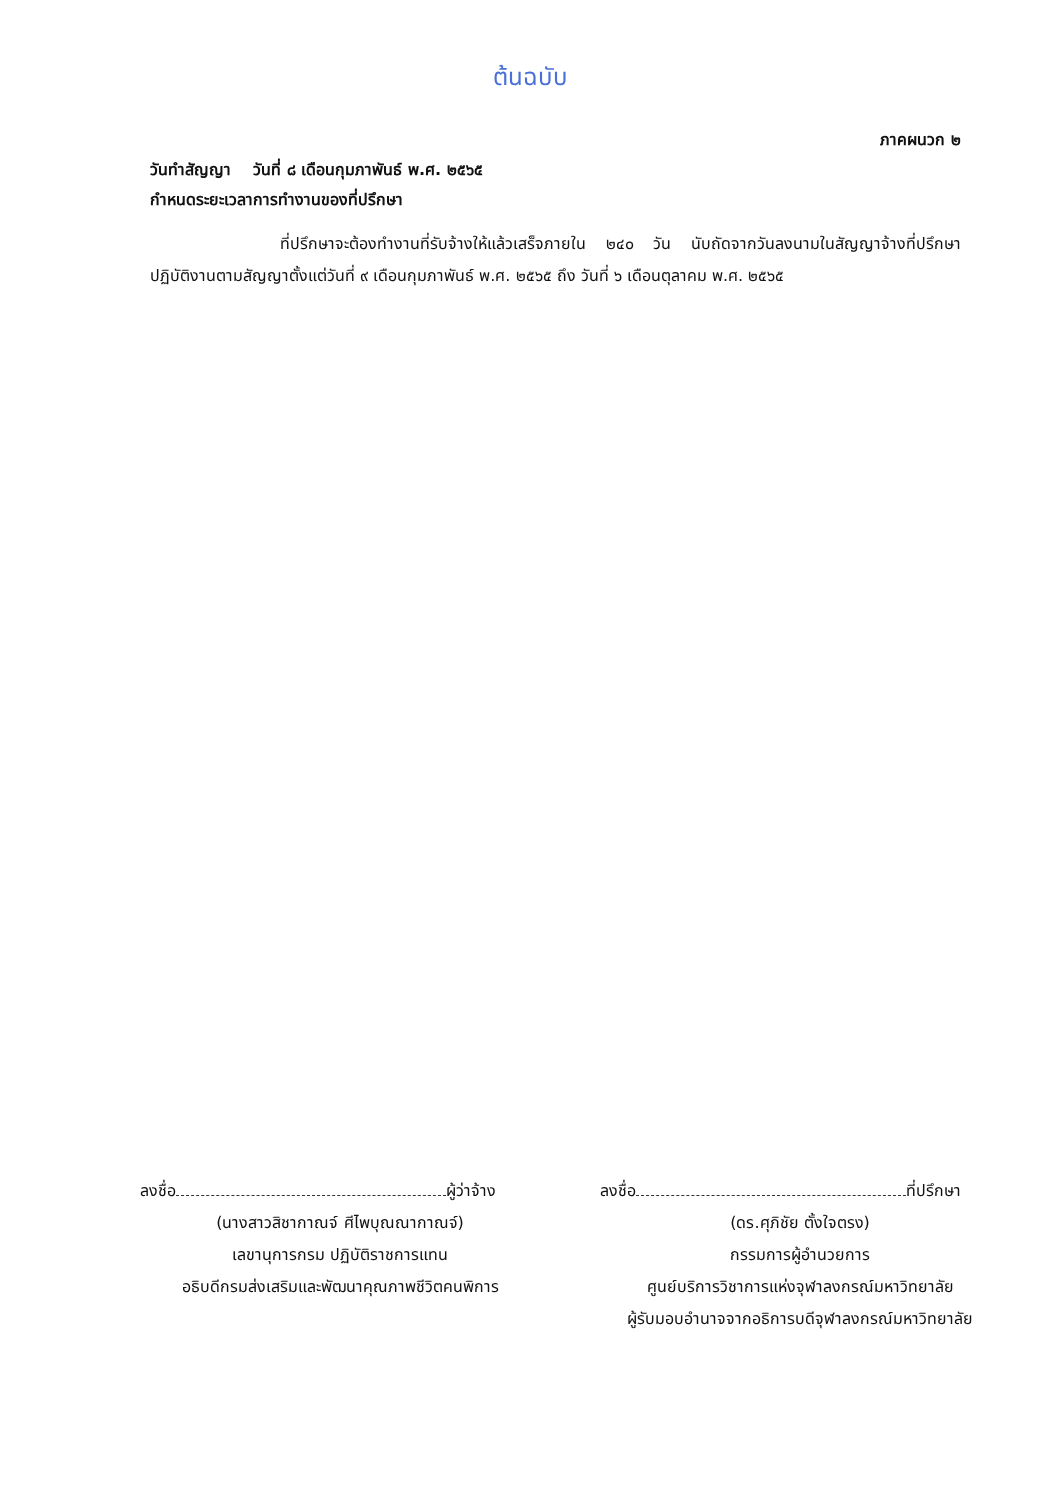ต้นฉบับ
ภาคผนวก ๒
วันทำสัญญา วันที่ ๘ เดือนกุมภาพันธ์ พ.ศ. ๒๕๖๕
กำหนดระยะเวลาการทำงานของที่ปรึกษา
ที่ปรึกษาจะต้องทำงานที่รับจ้างให้แล้วเสร็จภายใน ๒๔๐ วัน นับถัดจากวันลงนามในสัญญาจ้างที่ปรึกษา ปฏิบัติงานตามสัญญาตั้งแต่วันที่ ๙ เดือนกุมภาพันธ์ พ.ศ. ๒๕๖๕ ถึง วันที่ ๖ เดือนตุลาคม พ.ศ. ๒๕๖๕
ลงชื่อ ผู้ว่าจ้าง
(นางสาวสิชากาณจ์ ศีไพบุณณากาณจ์)
เลขานุการกรม ปฏิบัติราชการแทน
อธิบดีกรมส่งเสริมและพัฒนาคุณภาพชีวิตคนพิการ
ลงชื่อ ที่ปรึกษา
(ดร.ศุภิชัย ตั้งใจตรง)
กรรมการผู้อำนวยการ
ศูนย์บริการวิชาการแห่งจุฬาลงกรณ์มหาวิทยาลัย
ผู้รับมอบอำนาจจากอธิการบดีจุฬาลงกรณ์มหาวิทยาลัย